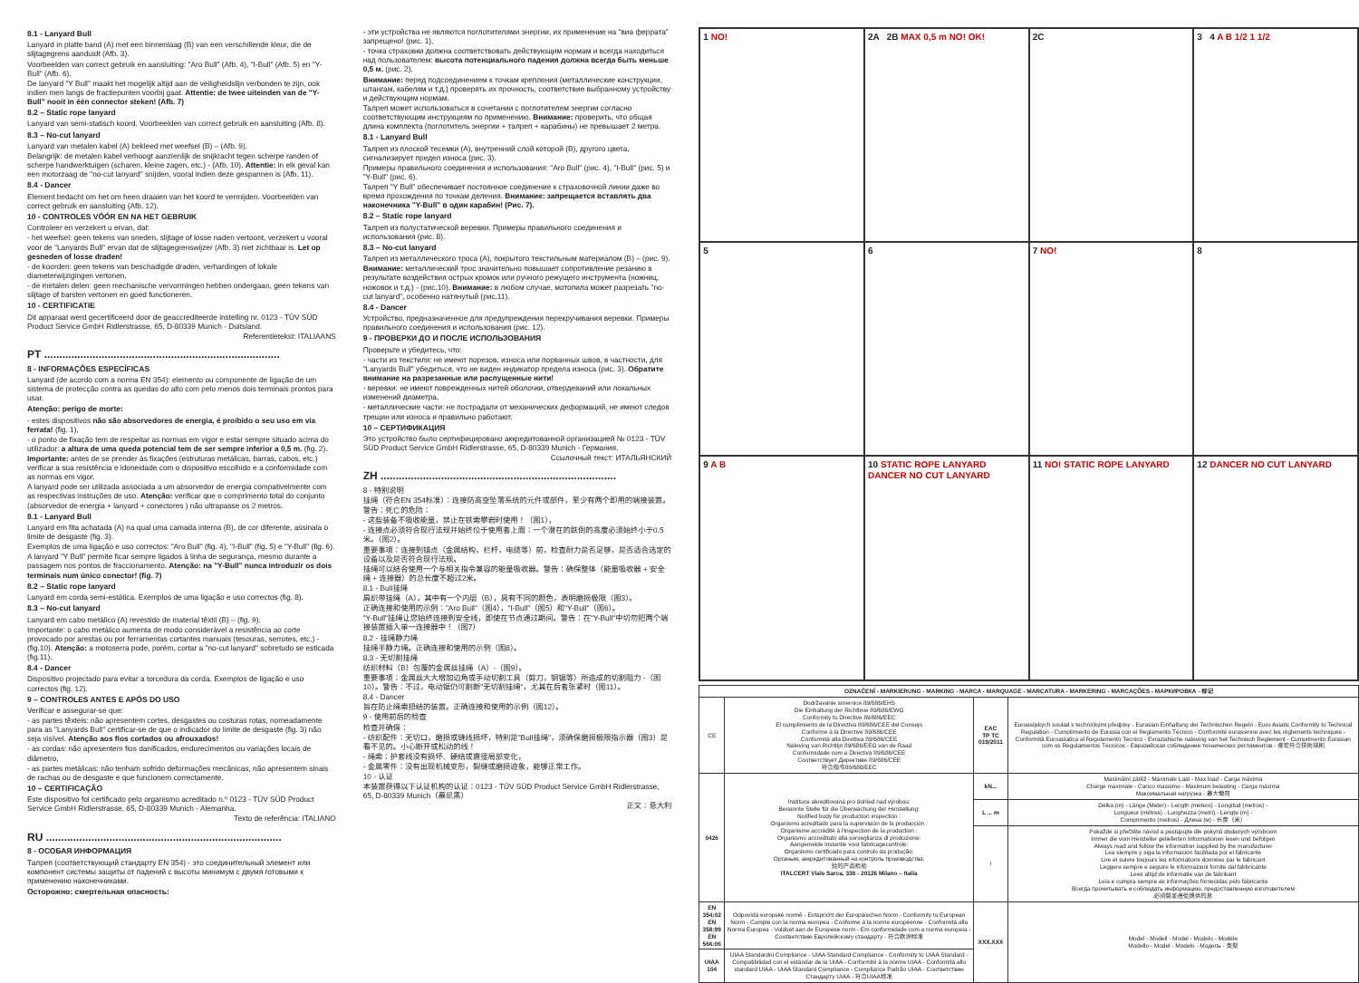8.1 - Lanyard Bull
Lanyard in platte band (A) met een binnenlaag (B) van een verschillende kleur, die de slijtagegrens aanduidt (Afb. 3).
Voorbeelden van correct gebruik en aansluiting: "Aro Bull" (Afb. 4), "I-Bull" (Afb. 5) en "Y-Bull" (Afb. 6).
De lanyard "Y Bull" maakt het mogelijk altijd aan de veiligheidslijn verbonden te zijn, ook indien men langs de fractiepunten voorbij gaat. Attentie: de twee uiteinden van de "Y-Bull" nooit in één connector steken! (Afb. 7)
8.2 – Static rope lanyard
Lanyard van semi-statisch koord. Voorbeelden van correct gebruik en aansluiting (Afb. 8).
8.3 – No-cut lanyard
Lanyard van metalen kabel (A) bekleed met weefsel (B) – (Afb. 9).
Belangrijk: de metalen kabel verhoogt aanzienlijk de snijkracht tegen scherpe randen of scherpe handwerktuigen (scharen, kleine zagen, etc.) - (Afb. 10). Attentie: in elk geval kan een motorzaag de "no-cut lanyard" snijden, vooral indien deze gespannen is (Afb. 11).
8.4 - Dancer
Element bedacht om het om heen draaien van het koord te vermijden. Voorbeelden van correct gebruik en aansluiting (Afb. 12).
10 - CONTROLES VÓÓR EN NA HET GEBRUIK
Controleer en verzekert u ervan, dat:
- het weefsel: geen tekens van sneden, slijtage of losse naden vertoont, verzekert u vooral voor de "Lanyards Bull" ervan dat de slijtagegrenswijzer (Afb. 3) niet zichtbaar is. Let op gesneden of losse draden!
- de koorden: geen tekens van beschadigde draden, verhardingen of lokale diameterwijzigingen vertonen,
- de metalen delen: geen mechanische vervormingen hebben ondergaan, geen tekens van slijtage of barsten vertonen en goed functioneren.
10 - CERTIFICATIE
Dit apparaat werd gecertificeerd door de geaccrediteerde instelling nr. 0123 - TÜV SÜD Product Service GmbH Ridlerstrasse, 65, D-80339 Munich - Duitsland.
Referentietekst: ITALIAANS
PT ..............................................................................
8 - INFORMAÇÕES ESPECÍFICAS
Lanyard (de acordo com a norma EN 354): elemento ou componente de ligação de um sistema de protecção contra as quedas do alto com pelo menos dois terminais prontos para usar.
Atenção: perigo de morte:
- estes dispositivos não são absorvedores de energia, é proibido o seu uso em via ferrata! (fig. 1),
- o ponto de fixação tem de respeitar as normas em vigor e estar sempre situado acima do utilizador: a altura de uma queda potencial tem de ser sempre inferior a 0,5 m. (fig. 2).
Importante: antes de se prender às fixações (estruturas metálicas, barras, cabos, etc.) verificar a sua resistência e idoneidade com o dispositivo escolhido e a conformidade com as normas em vigor.
A lanyard pode ser utilizada associada a um absorvedor de energia compativelmente com as respectivas instruções de uso. Atenção: verificar que o comprimento total do conjunto (absorvedor de energia + lanyard + conectores ) não ultrapasse os 2 metros.
8.1 - Lanyard Bull
Lanyard em fita achatada (A) na qual uma camada interna (B), de cor diferente, assinala o limite de desgaste (fig. 3).
Exemplos de uma ligação e uso correctos: "Aro Bull" (fig. 4), "I-Bull" (fig. 5) e "Y-Bull" (fig. 6).
A lanyard "Y Bull" permite ficar sempre ligados à linha de segurança, mesmo durante a passagem nos pontos de fraccionamento. Atenção: na "Y-Bull" nunca introduzir os dois terminais num único conector! (fig. 7)
8.2 – Static rope lanyard
Lanyard em corda semi-estática. Exemplos de uma ligação e uso correctos (fig. 8).
8.3 – No-cut lanyard
Lanyard em cabo metálico (A) revestido de material têxtil (B) – (fig. 9).
Importante: o cabo metálico aumenta de modo considerável a resistência ao corte provocado por arestas ou por ferramentas cortantes manuais (tesouras, serrotes, etc.) - (fig.10). Atenção: a motoserra pode, porém, cortar a "no-cut lanyard" sobretudo se esticada (fig.11).
8.4 - Dancer
Dispositivo projectado para evitar a torcedura da corda. Exemplos de ligação e uso correctos (fig. 12).
9 – CONTROLES ANTES E APÓS DO USO
Verificar e assegurar-se que:
- as partes têxteis: não apresentem cortes, desgastes ou costuras rotas, nomeadamente para as "Lanyards Bull" certificar-se de que o indicador do limite de desgaste (fig. 3) não seja visível. Atenção aos fios cortados ou afrouxados!
- as cordas: não apresentem fios danificados, endurecimentos ou variações locais de diâmetro,
- as partes metálicas: não tenham sofrido deformações mecânicas, não apresentem sinais de rachas ou de desgaste e que funcionem correctamente.
10 – CERTIFICAÇÃO
Este dispositivo foi certificado pelo organismo acreditado n.º 0123 - TÜV SÜD Product Service GmbH Ridlerstrasse, 65, D-80339 Munich - Alemanha.
Texto de referência: ITALIANO
RU ..............................................................................
8 - ОСОБАЯ ИНФОРМАЦИЯ
Талреп (соответствующий стандарту EN 354) - это соединительный элемент или компонент системы защиты от падений с высоты минимум с двумя готовыми к применению наконечниками.
Осторожно: смертельная опасность:
- эти устройства не являются поглотителями энергии, их применение на "виа феррата" запрещено! (рис. 1),
- точка страховки должна соответствовать действующим нормам и всегда находиться над пользователем: высота потенциального падения должна всегда быть меньше 0,5 м. (рис. 2).
Внимание: перед подсоединением к точкам крепления (металлические конструкции, штангам, кабелям и т.д.) проверять их прочность, соответствие выбранному устройству и действующим нормам.
Талреп может использоваться в сочетании с поглотителем энергии согласно соответствующим инструкциям по применению. Внимание: проверить, что общая длина комплекта (поглотитель энергии + талреп + карабины) не превышает 2 метра.
8.1 - Lanyard Bull
Талреп из плоской тесемки (A), внутренний слой которой (B), другого цвета, сигнализирует предел износа (рис. 3).
Примеры правильного соединения и использования: "Aro Bull" (рис. 4), "I-Bull" (рис. 5) и "Y-Bull" (рис. 6).
Талреп "Y Bull" обеспечивает постоянное соединение к страховочной линии даже во время прохождения по точкам деления. Внимание: запрещается вставлять два наконечника "Y-Bull" в один карабин! (Рис. 7).
8.2 – Static rope lanyard
Талреп из полустатической веревки. Примеры правильного соединения и использования (рис. 8).
8.3 – No-cut lanyard
Талреп из металлического троса (A), покрытого текстильным материалом (B) – (рис. 9).
Внимание: металлический трос значительно повышает сопротивление резанию в результате воздействия острых кромок или ручного режущего инструмента (ножниц, ножовок и т.д.) - (рис.10). Внимание: в любом случае, мотопила может разрезать "no-cut lanyard", особенно натянутый (рис.11).
8.4 - Dancer
Устройство, предназначенное для предупреждения перекручивания веревки. Примеры правильного соединения и использования (рис. 12).
9 - ПРОВЕРКИ ДО И ПОСЛЕ ИСПОЛЬЗОВАНИЯ
Проверьте и убедитесь, что:
- части из текстиля: не имеют порезов, износа или порванных швов, в частности, для "Lanyards Bull" убедиться, что не виден индикатор предела износа (рис. 3). Обратите внимание на разрезанные или распущенные нити!
- веревки: не имеют поврежденных нитей оболочки, отвердеваний или локальных изменений диаметра,
- металлические части: не пострадали от механических деформаций, не имеют следов трещин или износа и правильно работают.
10 – СЕРТИФИКАЦИЯ
Это устройство было сертифицировано аккредитованной организацией № 0123 - TÜV SÜD Product Service GmbH Ridlerstrasse, 65, D-80339 Munich - Германия.
Ссылочный текст: ИТАЛЬЯНСКИЙ
ZH ..............................................................................
8 - 特别说明
挂绳（符合EN 354标准）：连接防高空坠落系统的元件或部件，至少有两个即用的端接装置。
警告：死亡的危险：
- 这些装备不吸收能量，禁止在铁索攀岩时使用！（图1），
- 连接点必须符合现行法规并始终位于使用者上面：一个潜在的跌倒的高度必须始终小于0.5米。（图2）。
重要事项：连接到锚点（金属结构，栏杆，电缆等）前，检查耐力是否足够，是否适合选定的设备以及是否符合现行法规。
挂绳可以结合使用一个与相关指令兼容的能量吸收器。警告：确保整体（能量吸收器 + 安全绳 + 连接器）的总长度不超过2米。
8.1 - Bull挂绳
扁织带挂绳（A），其中有一个内层（B），具有不同的颜色，表明磨损极限（图3）。
正确连接和使用的示例："Aro Bull"（图4），"I-Bull"（图5）和"Y-Bull"（图6）。
"Y-Bull"挂绳让您始终连接到安全线，即使在节点通过期间。警告：在"Y-Bull"中切勿把两个端接装置插入单一连接器中！（图7）
8.2 - 挂绳静力绳
挂绳半静力绳。正确连接和使用的示例（图8）。
8.3 - 无切割挂绳
纺织材料（B）包覆的金属丝挂绳（A）-（图9）。
重要事项：金属丝大大增加边角或手动切割工具（剪刀，钢锯等）所造成的切割阻力 -（图10）。警告：不过，电动锯仍可割断"无切割挂绳"，尤其在后者张紧时（图11）。
8.4 - Dancer
旨在防止绳索扭结的装置。正确连接和使用的示例（图12）。
9 - 使用前后的检查
检查并确保：
- 纺织配件：无切口，磨损或缝线损坏，特别是"Bull挂绳"，须确保磨损极限指示器（图3）是看不见的。小心断开或松动的线！
- 绳索：护套线没有损坏、硬结或直径局部变化，
- 金属零件：没有出现机械变形，裂缝或磨损迹象，能够正常工作。
10 - 认证
本装置获得以下认证机构的认证：0123 - TÜV SÜD Product Service GmbH Ridlerstrasse, 65, D-80339 Munich（慕尼黑）
正文：意大利
1 NO!
2A 2B MAX 0,5 m NO! OK!
2C
3 4 A B 1/2 1 1/2
5
6
7 NO!
8
9 A B
10 STATIC ROPE LANYARD DANCER NO CUT LANYARD
11 NO! STATIC ROPE LANYARD
12 DANCER NO CUT LANYARD
| OZNAČENÍ - MARKIERUNG - MARKING - MARCA - MARQUAGE - MARCATURA - MARKERING - MARCAÇÕES - МАРКИРОВКА - 标记 | | | |
| CE | Dodržavanie smernice 89/686/EHS Die Einhaltung der Richtlinie 89/686/EWG Conformity to Directive 89/686/EEC El cumplimiento de la Directiva 89/686/CEE del Consejo Conforme à la Directive 89/686/CEE Conformità alla Direttiva 89/686/CEE Naleving van Richtlijn 89/686/EEG van de Raad Conformidade com a Directiva 89/686/CEE Соответствует Директиве 89/686/CEE 符合指令89/686/EEC | EAC TP TC 019/2011 | Euroasijských soulad s technickými předpisy - Eurasian Einhaltung der Technischen Regeln - Euro Asiatic Conformity to Technical Regulation - Cumplimiento de Eurasia con el Reglamento Técnico - Conformité eurasienne avec les règlements techniques - Conformità Euroasiatica al Regolamento Tecnico - Evraziatische naleving van het Technisch Reglement - Cumprimento Eurasian com os Regulamentos Técnicos - Евразийская соблюдение технических регламентов - 鉴定符合技術規則 |
| 0426 | Instituce akreditovaná pro dohled nad výrobou: Benannte Stelle für die Überwachung der Herstellung: Notified body for production inspection : Organismo acreditado para la supervisión de la producción : Organisme accrédité à l'inspection de la production : Organismo accreditato alla sorveglianza di produzione: Aangemelde instantie voor fabricagecontrole: Organismo certificado para controlo da produção: Органым, аккредитованный на контроль производства: 验的产品检验 ITALCERT Viale Sarca, 336 - 20126 Milano – Italia | kN... | Maximální zátěž - Maximale Last - Max load - Carga máxima Charge maximale - Carico massimo - Maximum belasting - Carga máxima Максимальная нагрузка - 最大载荷 |
| | | L ... m | Délka (m) - Länge (Meter) - Length (meters) - Longitud (metros) - Longueur (mètres) - Lunghezza (metri) - Lengte (m) - Comprimento (metros) - Длина (м) - 长度（米） |
| | | i | Pokaždé si přečtěte návod a postupujte dle pokynů dodaných výrobcem Immer die vom Hersteller gelieferten Informationen lesen und befolgen Always read and follow the information supplied by the manufacturer Lea siempre y siga la información facilitada por el fabricante Lire et suivre toujours les informations données par le fabricant Leggere sempre e seguire le informazioni fornite dal fabbricante Lees altijd de informatie van de fabrikant Leia e cumpra sempre as informações fornecidas pelo fabricante Всегда прочитывать и соблюдать информацию, предоставленную изготовителем 必須閱並遵從提供的息 |
| EN 354:02 EN 358:99 EN 566:06 | Odpovídá evropské normě - Entspricht der Europäischen Norm - Conformity to European Norm - Cumple con la norma europea - Conforme à la norme européenne - Conformità alla Norma Europea - Voldoet aan de Europese norm - Em conformidade com a norma europeia - Соответствие Европейскому стандарту - 符合欧洲标准 | XXX.XXX | Model - Modell - Model - Modelo - Modèle Modello - Model - Modelo - Модель - 类型 |
| UIAA 104 | UIAA Standardní Compliance - UIAA Standard Compliance - Conformity to UIAA Standard - Compatibilidad con el estándar de la UIAA - Conformité à la norme UIAA - Conformità allo standard UIAA - UIAA Standard Compliance - Compliance Padrão UIAA - Соответствие Стандарту UIAA - 符合UIAA标准 | | |